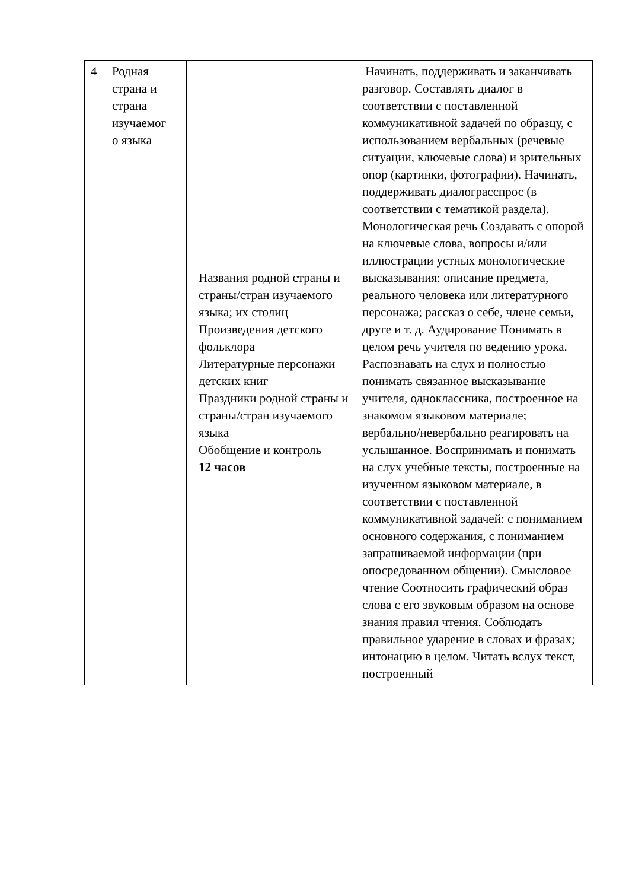| 4 | Родная страна и страна изучаемог о языка | Названия родной страны и страны/стран изучаемого языка; их столиц Произведения детского фольклора Литературные персонажи детских книг Праздники родной страны и страны/стран изучаемого языка Обобщение и контроль 12 часов | Начинать, поддерживать и заканчивать разговор. Составлять диалог в соответствии с поставленной коммуникативной задачей по образцу, с использованием вербальных (речевые ситуации, ключевые слова) и зрительных опор (картинки, фотографии). Начинать, поддерживать диалограсспрос (в соответствии с тематикой раздела). Монологическая речь Создавать с опорой на ключевые слова, вопросы и/или иллюстрации устных монологические высказывания: описание предмета, реального человека или литературного персонажа; рассказ о себе, члене семьи, друге и т. д. Аудирование Понимать в целом речь учителя по ведению урока. Распознавать на слух и полностью понимать связанное высказывание учителя, одноклассника, построенное на знакомом языковом материале; вербально/невербально реагировать на услышанное. Воспринимать и понимать на слух учебные тексты, построенные на изученном языковом материале, в соответствии с поставленной коммуникативной задачей: с пониманием основного содержания, с пониманием запрашиваемой информации (при опосредованном общении). Смысловое чтение Соотносить графический образ слова с его звуковым образом на основе знания правил чтения. Соблюдать правильное ударение в словах и фразах; интонацию в целом. Читать вслух текст, построенный |